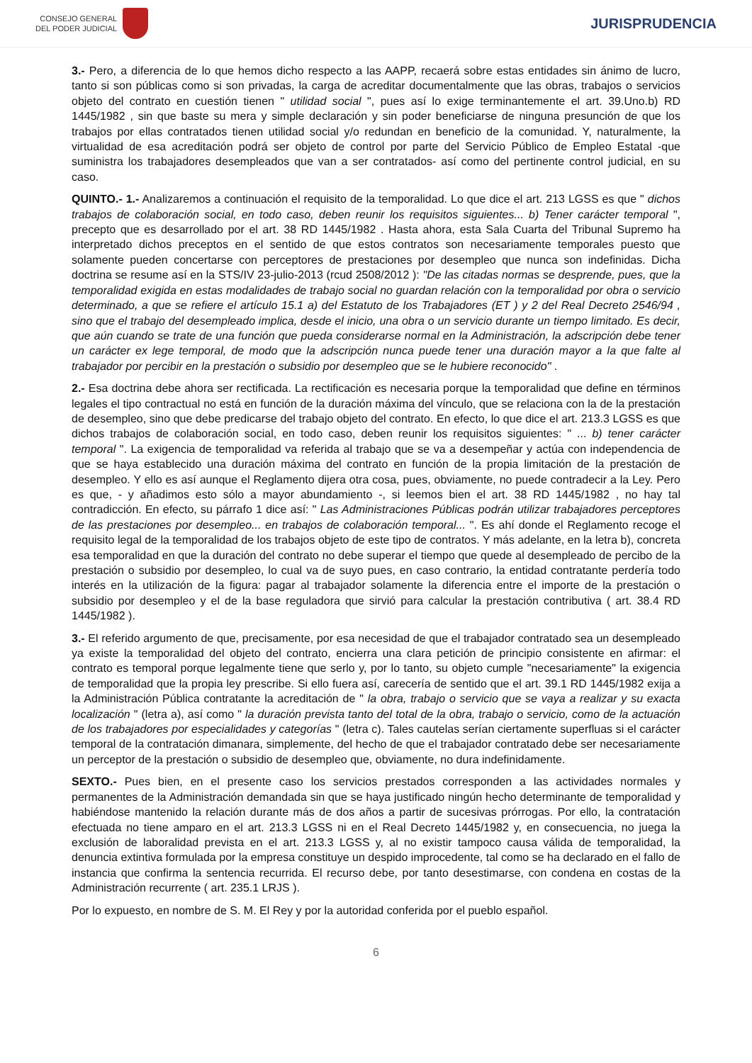CONSEJO GENERAL
DEL PODER JUDICIAL
JURISPRUDENCIA
3.- Pero, a diferencia de lo que hemos dicho respecto a las AAPP, recaerá sobre estas entidades sin ánimo de lucro, tanto si son públicas como si son privadas, la carga de acreditar documentalmente que las obras, trabajos o servicios objeto del contrato en cuestión tienen " utilidad social ", pues así lo exige terminantemente el art. 39.Uno.b) RD 1445/1982 , sin que baste su mera y simple declaración y sin poder beneficiarse de ninguna presunción de que los trabajos por ellas contratados tienen utilidad social y/o redundan en beneficio de la comunidad. Y, naturalmente, la virtualidad de esa acreditación podrá ser objeto de control por parte del Servicio Público de Empleo Estatal -que suministra los trabajadores desempleados que van a ser contratados- así como del pertinente control judicial, en su caso.
QUINTO.- 1.- Analizaremos a continuación el requisito de la temporalidad. Lo que dice el art. 213 LGSS es que " dichos trabajos de colaboración social, en todo caso, deben reunir los requisitos siguientes... b) Tener carácter temporal ", precepto que es desarrollado por el art. 38 RD 1445/1982 . Hasta ahora, esta Sala Cuarta del Tribunal Supremo ha interpretado dichos preceptos en el sentido de que estos contratos son necesariamente temporales puesto que solamente pueden concertarse con perceptores de prestaciones por desempleo que nunca son indefinidas. Dicha doctrina se resume así en la STS/IV 23-julio-2013 (rcud 2508/2012 ): "De las citadas normas se desprende, pues, que la temporalidad exigida en estas modalidades de trabajo social no guardan relación con la temporalidad por obra o servicio determinado, a que se refiere el artículo 15.1 a) del Estatuto de los Trabajadores (ET ) y 2 del Real Decreto 2546/94 , sino que el trabajo del desempleado implica, desde el inicio, una obra o un servicio durante un tiempo limitado. Es decir, que aún cuando se trate de una función que pueda considerarse normal en la Administración, la adscripción debe tener un carácter ex lege temporal, de modo que la adscripción nunca puede tener una duración mayor a la que falte al trabajador por percibir en la prestación o subsidio por desempleo que se le hubiere reconocido" .
2.- Esa doctrina debe ahora ser rectificada. La rectificación es necesaria porque la temporalidad que define en términos legales el tipo contractual no está en función de la duración máxima del vínculo, que se relaciona con la de la prestación de desempleo, sino que debe predicarse del trabajo objeto del contrato. En efecto, lo que dice el art. 213.3 LGSS es que dichos trabajos de colaboración social, en todo caso, deben reunir los requisitos siguientes: " ... b) tener carácter temporal ". La exigencia de temporalidad va referida al trabajo que se va a desempeñar y actúa con independencia de que se haya establecido una duración máxima del contrato en función de la propia limitación de la prestación de desempleo. Y ello es así aunque el Reglamento dijera otra cosa, pues, obviamente, no puede contradecir a la Ley. Pero es que, - y añadimos esto sólo a mayor abundamiento -, si leemos bien el art. 38 RD 1445/1982 , no hay tal contradicción. En efecto, su párrafo 1 dice así: " Las Administraciones Públicas podrán utilizar trabajadores perceptores de las prestaciones por desempleo... en trabajos de colaboración temporal... ". Es ahí donde el Reglamento recoge el requisito legal de la temporalidad de los trabajos objeto de este tipo de contratos. Y más adelante, en la letra b), concreta esa temporalidad en que la duración del contrato no debe superar el tiempo que quede al desempleado de percibo de la prestación o subsidio por desempleo, lo cual va de suyo pues, en caso contrario, la entidad contratante perdería todo interés en la utilización de la figura: pagar al trabajador solamente la diferencia entre el importe de la prestación o subsidio por desempleo y el de la base reguladora que sirvió para calcular la prestación contributiva ( art. 38.4 RD 1445/1982 ).
3.- El referido argumento de que, precisamente, por esa necesidad de que el trabajador contratado sea un desempleado ya existe la temporalidad del objeto del contrato, encierra una clara petición de principio consistente en afirmar: el contrato es temporal porque legalmente tiene que serlo y, por lo tanto, su objeto cumple "necesariamente" la exigencia de temporalidad que la propia ley prescribe. Si ello fuera así, carecería de sentido que el art. 39.1 RD 1445/1982 exija a la Administración Pública contratante la acreditación de " la obra, trabajo o servicio que se vaya a realizar y su exacta localización " (letra a), así como " la duración prevista tanto del total de la obra, trabajo o servicio, como de la actuación de los trabajadores por especialidades y categorías " (letra c). Tales cautelas serían ciertamente superfluas si el carácter temporal de la contratación dimanara, simplemente, del hecho de que el trabajador contratado debe ser necesariamente un perceptor de la prestación o subsidio de desempleo que, obviamente, no dura indefinidamente.
SEXTO.- Pues bien, en el presente caso los servicios prestados corresponden a las actividades normales y permanentes de la Administración demandada sin que se haya justificado ningún hecho determinante de temporalidad y habiéndose mantenido la relación durante más de dos años a partir de sucesivas prórrogas. Por ello, la contratación efectuada no tiene amparo en el art. 213.3 LGSS ni en el Real Decreto 1445/1982 y, en consecuencia, no juega la exclusión de laboralidad prevista en el art. 213.3 LGSS y, al no existir tampoco causa válida de temporalidad, la denuncia extintiva formulada por la empresa constituye un despido improcedente, tal como se ha declarado en el fallo de instancia que confirma la sentencia recurrida. El recurso debe, por tanto desestimarse, con condena en costas de la Administración recurrente ( art. 235.1 LRJS ).
Por lo expuesto, en nombre de S. M. El Rey y por la autoridad conferida por el pueblo español.
6